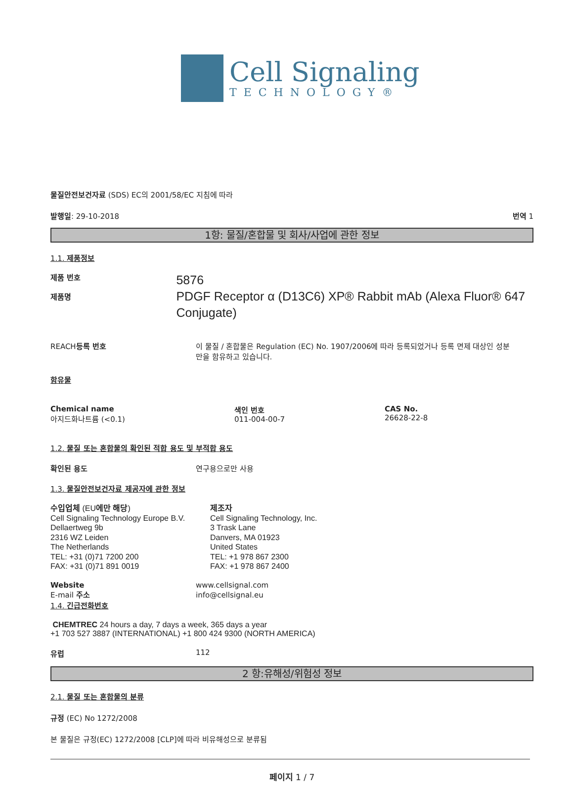Cell Signaling
TECHNOLOGY®
물질안전보건자료 (SDS) EC의 2001/58/EC 지침에 따라
발행일: 29-10-2018 번역 1
1항: 물질/혼합물 및 회사/사업에 관한 정보
1.1. 제품정보
제품 번호
제품명
5876
PDGF Receptor α (D13C6) XP® Rabbit mAb (Alexa Fluor® 647 Conjugate)
REACH등록 번호 이 물질 / 혼합물은 Regulation (EC) No. 1907/2006에 따라 등록되었거나 등록 면제 대상인 성분만을 함유하고 있습니다.
함유물
Chemical name
아지드화나트륨 (<0.1)
색인 번호
011-004-00-7
CAS No.
26628-22-8
1.2. 물질 또는 혼합물의 확인된 적합 용도 및 부적합 용도
확인된 용도 연구용으로만 사용
1.3. 물질안전보건자료 제공자에 관한 정보
수입업체 (EU에만 해당)
Cell Signaling Technology Europe B.V.
Dellaertweg 9b
2316 WZ Leiden
The Netherlands
TEL: +31 (0)71 7200 200
FAX: +31 (0)71 891 0019
제조자
Cell Signaling Technology, Inc.
3 Trask Lane
Danvers, MA 01923
United States
TEL: +1 978 867 2300
FAX: +1 978 867 2400
Website
E-mail 주소
www.cellsignal.com
info@cellsignal.eu
1.4. 긴급전화번호
CHEMTREC 24 hours a day, 7 days a week, 365 days a year
+1 703 527 3887 (INTERNATIONAL) +1 800 424 9300 (NORTH AMERICA)
유럽 112
2 항:유해성/위험성 정보
2.1. 물질 또는 혼합물의 분류
규정 (EC) No 1272/2008
본 물질은 규정(EC) 1272/2008 [CLP]에 따라 비유해성으로 분류됨
페이지 1 / 7